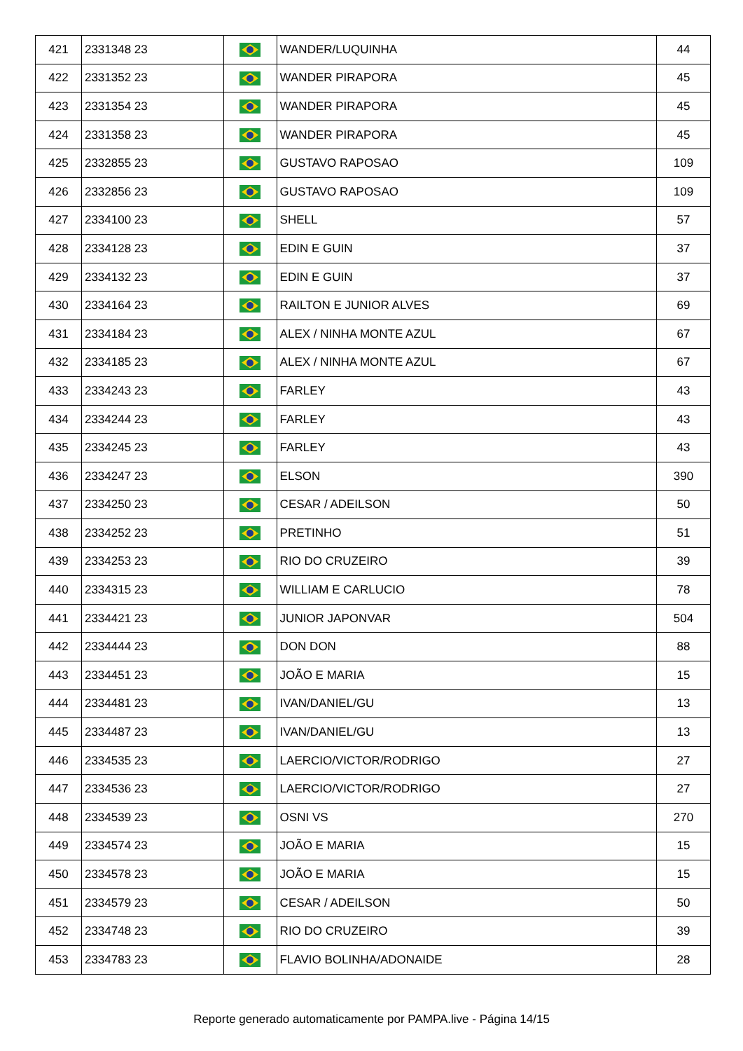| 421 | 2331348 23 | | WANDER/LUQUINHA | 44 |
| 422 | 2331352 23 | | WANDER PIRAPORA | 45 |
| 423 | 2331354 23 | | WANDER PIRAPORA | 45 |
| 424 | 2331358 23 | | WANDER PIRAPORA | 45 |
| 425 | 2332855 23 | | GUSTAVO RAPOSAO | 109 |
| 426 | 2332856 23 | | GUSTAVO RAPOSAO | 109 |
| 427 | 2334100 23 | | SHELL | 57 |
| 428 | 2334128 23 | | EDIN E GUIN | 37 |
| 429 | 2334132 23 | | EDIN E GUIN | 37 |
| 430 | 2334164 23 | | RAILTON E JUNIOR ALVES | 69 |
| 431 | 2334184 23 | | ALEX / NINHA MONTE AZUL | 67 |
| 432 | 2334185 23 | | ALEX / NINHA MONTE AZUL | 67 |
| 433 | 2334243 23 | | FARLEY | 43 |
| 434 | 2334244 23 | | FARLEY | 43 |
| 435 | 2334245 23 | | FARLEY | 43 |
| 436 | 2334247 23 | | ELSON | 390 |
| 437 | 2334250 23 | | CESAR / ADEILSON | 50 |
| 438 | 2334252 23 | | PRETINHO | 51 |
| 439 | 2334253 23 | | RIO DO CRUZEIRO | 39 |
| 440 | 2334315 23 | | WILLIAM E CARLUCIO | 78 |
| 441 | 2334421 23 | | JUNIOR JAPONVAR | 504 |
| 442 | 2334444 23 | | DON DON | 88 |
| 443 | 2334451 23 | | JOÃO E MARIA | 15 |
| 444 | 2334481 23 | | IVAN/DANIEL/GU | 13 |
| 445 | 2334487 23 | | IVAN/DANIEL/GU | 13 |
| 446 | 2334535 23 | | LAERCIO/VICTOR/RODRIGO | 27 |
| 447 | 2334536 23 | | LAERCIO/VICTOR/RODRIGO | 27 |
| 448 | 2334539 23 | | OSNI VS | 270 |
| 449 | 2334574 23 | | JOÃO E MARIA | 15 |
| 450 | 2334578 23 | | JOÃO E MARIA | 15 |
| 451 | 2334579 23 | | CESAR / ADEILSON | 50 |
| 452 | 2334748 23 | | RIO DO CRUZEIRO | 39 |
| 453 | 2334783 23 | | FLAVIO BOLINHA/ADONAIDE | 28 |
Reporte generado automaticamente por PAMPA.live - Página 14/15